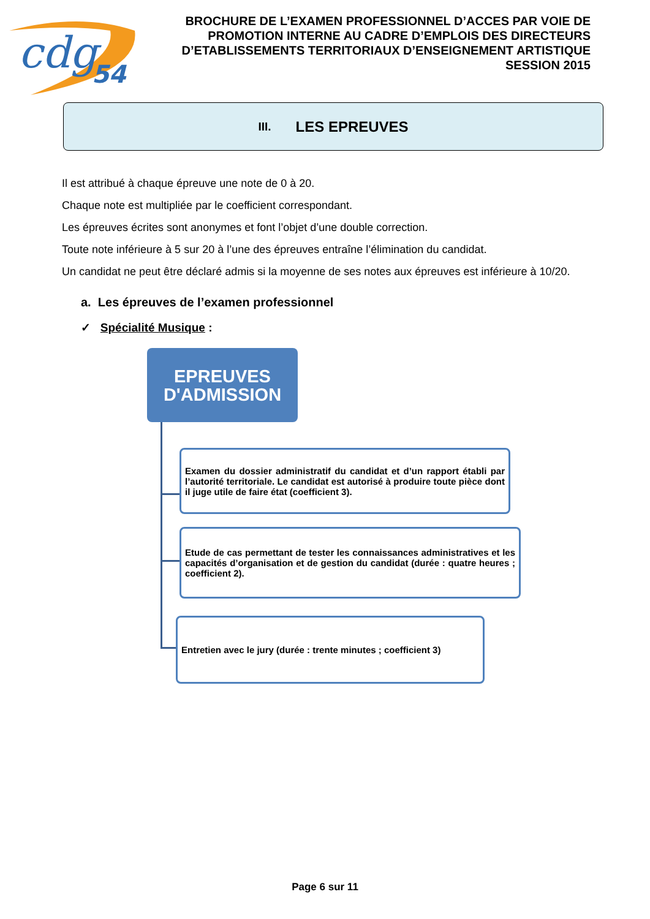cdg
54
BROCHURE DE L’EXAMEN PROFESSIONNEL D’ACCES PAR VOIE DE PROMOTION INTERNE AU CADRE D’EMPLOIS DES DIRECTEURS D’ETABLISSEMENTS TERRITORIAUX D’ENSEIGNEMENT ARTISTIQUE SESSION 2015
III. LES EPREUVES
Il est attribué à chaque épreuve une note de 0 à 20.
Chaque note est multipliée par le coefficient correspondant.
Les épreuves écrites sont anonymes et font l’objet d’une double correction.
Toute note inférieure à 5 sur 20 à l’une des épreuves entraîne l’élimination du candidat.
Un candidat ne peut être déclaré admis si la moyenne de ses notes aux épreuves est inférieure à 10/20.
a. Les épreuves de l’examen professionnel
✓ Spécialité Musique :
EPREUVES D'ADMISSION
Examen du dossier administratif du candidat et d’un rapport établi par l’autorité territoriale. Le candidat est autorisé à produire toute pièce dont il juge utile de faire état (coefficient 3).
Etude de cas permettant de tester les connaissances administratives et les capacités d’organisation et de gestion du candidat (durée : quatre heures ; coefficient 2).
Entretien avec le jury (durée : trente minutes ; coefficient 3)
Page 6 sur 11